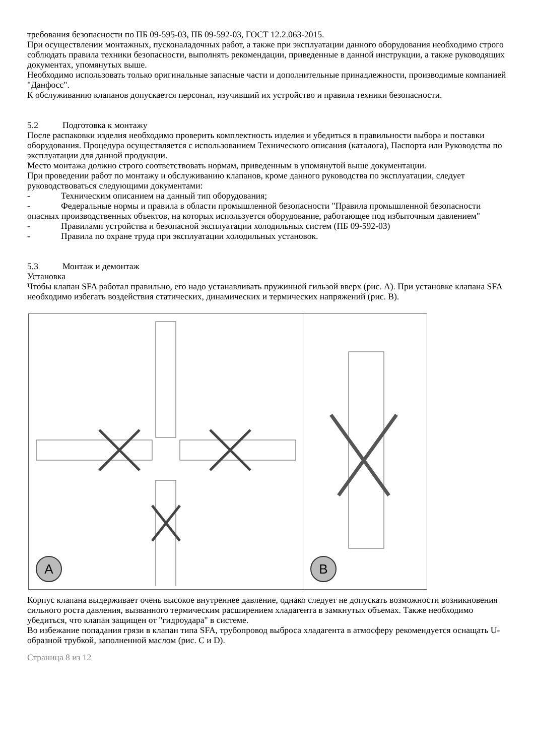требования безопасности по ПБ 09-595-03, ПБ 09-592-03, ГОСТ 12.2.063-2015.
При осуществлении монтажных, пусконаладочных работ, а также при эксплуатации данного оборудования необходимо строго соблюдать правила техники безопасности, выполнять рекомендации, приведенные в данной инструкции, а также руководящих документах, упомянутых выше.
Необходимо использовать только оригинальные запасные части и дополнительные принадлежности, производимые компанией "Данфосс".
К обслуживанию клапанов допускается персонал, изучивший их устройство и правила техники безопасности.
5.2 Подготовка к монтажу
После распаковки изделия необходимо проверить комплектность изделия и убедиться в правильности выбора и поставки оборудования. Процедура осуществляется с использованием Технического описания (каталога), Паспорта или Руководства по эксплуатации для данной продукции.
Место монтажа должно строго соответствовать нормам, приведенным в упомянутой выше документации.
При проведении работ по монтажу и обслуживанию клапанов, кроме данного руководства по эксплуатации, следует руководствоваться следующими документами:
- Техническим описанием на данный тип оборудования;
- Федеральные нормы и правила в области промышленной безопасности "Правила промышленной безопасности опасных производственных объектов, на которых используется оборудование, работающее под избыточным давлением"
- Правилами устройства и безопасной эксплуатации холодильных систем (ПБ 09-592-03)
- Правила по охране труда при эксплуатации холодильных установок.
5.3 Монтаж и демонтаж
Установка
Чтобы клапан SFA работал правильно, его надо устанавливать пружинной гильзой вверх (рис. A). При установке клапана SFA необходимо избегать воздействия статических, динамических и термических напряжений (рис. B).
A
B
Корпус клапана выдерживает очень высокое внутреннее давление, однако следует не допускать возможности возникновения сильного роста давления, вызванного термическим расширением хладагента в замкнутых объемах. Также необходимо убедиться, что клапан защищен от "гидроудара" в системе.
Во избежание попадания грязи в клапан типа SFA, трубопровод выброса хладагента в атмосферу рекомендуется оснащать U-образной трубкой, заполненной маслом (рис. C и D).
Страница 8 из 12